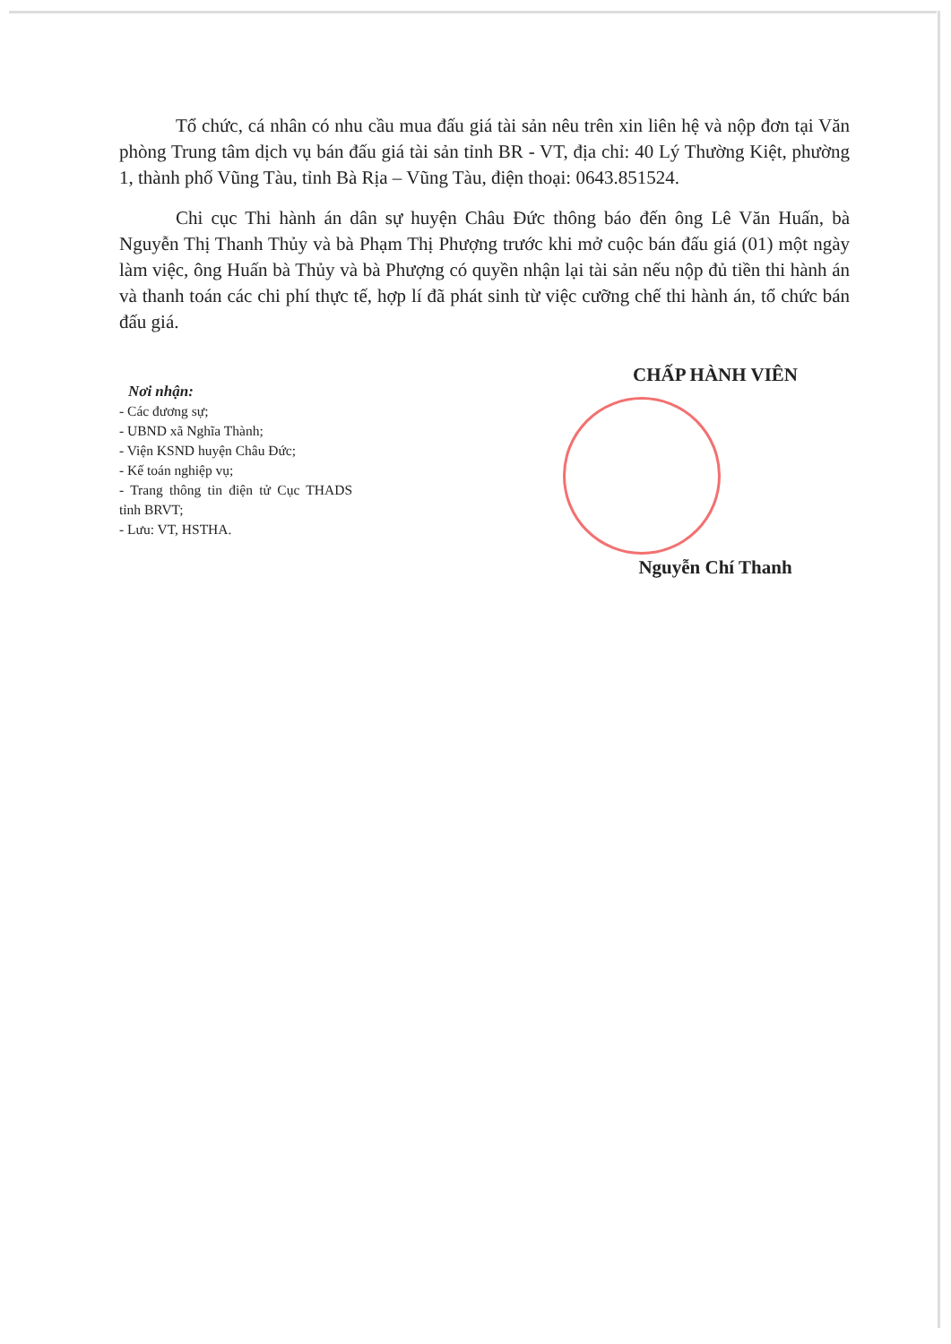Tổ chức, cá nhân có nhu cầu mua đấu giá tài sản nêu trên xin liên hệ và nộp đơn tại Văn phòng Trung tâm dịch vụ bán đấu giá tài sản tỉnh BR - VT, địa chỉ: 40 Lý Thường Kiệt, phường 1, thành phố Vũng Tàu, tỉnh Bà Rịa – Vũng Tàu, điện thoại: 0643.851524.
Chi cục Thi hành án dân sự huyện Châu Đức thông báo đến ông Lê Văn Huấn, bà Nguyễn Thị Thanh Thủy và bà Phạm Thị Phượng trước khi mở cuộc bán đấu giá (01) một ngày làm việc, ông Huấn bà Thủy và bà Phượng có quyền nhận lại tài sản nếu nộp đủ tiền thi hành án và thanh toán các chi phí thực tế, hợp lí đã phát sinh từ việc cưỡng chế thi hành án, tổ chức bán đấu giá.
Nơi nhận:
- Các đương sự;
- UBND xã Nghĩa Thành;
- Viện KSND huyện Châu Đức;
- Kế toán nghiệp vụ;
- Trang thông tin điện tử Cục THADS tỉnh BRVT;
- Lưu: VT, HSTHA.
CHẤP HÀNH VIÊN
Nguyễn Chí Thanh